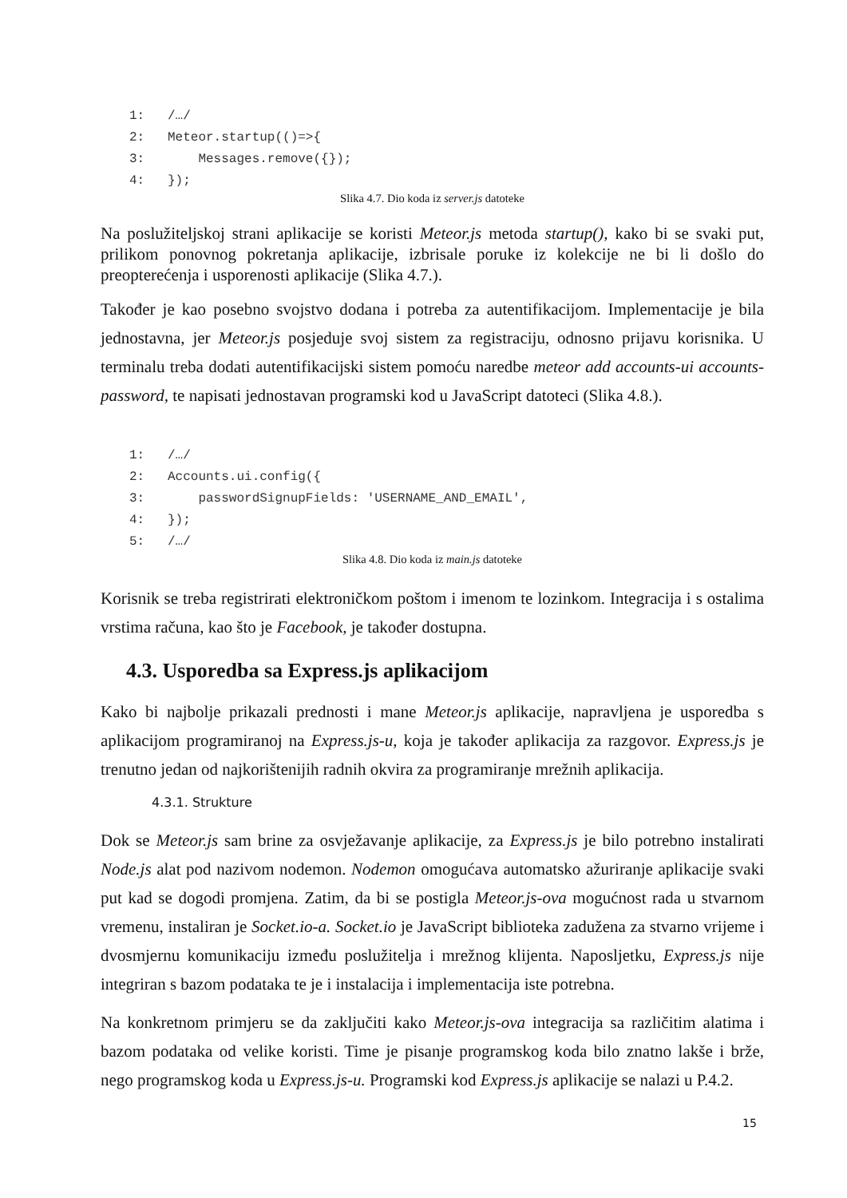1: /…/
2: Meteor.startup(()=>{
3: Messages.remove({});
4: });
Slika 4.7. Dio koda iz server.js datoteke
Na poslužiteljskoj strani aplikacije se koristi Meteor.js metoda startup(), kako bi se svaki put, prilikom ponovnog pokretanja aplikacije, izbrisale poruke iz kolekcije ne bi li došlo do preopterećenja i usporenosti aplikacije (Slika 4.7.).
Također je kao posebno svojstvo dodana i potreba za autentifikacijom. Implementacije je bila jednostavna, jer Meteor.js posjeduje svoj sistem za registraciju, odnosno prijavu korisnika. U terminalu treba dodati autentifikacijski sistem pomoću naredbe meteor add accounts-ui accounts-password, te napisati jednostavan programski kod u JavaScript datoteci (Slika 4.8.).
1: /…/
2: Accounts.ui.config({
3: passwordSignupFields: 'USERNAME_AND_EMAIL',
4: });
5: /…/
Slika 4.8. Dio koda iz main.js datoteke
Korisnik se treba registrirati elektroničkom poštom i imenom te lozinkom. Integracija i s ostalima vrstima računa, kao što je Facebook, je također dostupna.
4.3. Usporedba sa Express.js aplikacijom
Kako bi najbolje prikazali prednosti i mane Meteor.js aplikacije, napravljena je usporedba s aplikacijom programiranoj na Express.js-u, koja je također aplikacija za razgovor. Express.js je trenutno jedan od najkorištenijih radnih okvira za programiranje mrežnih aplikacija.
4.3.1. Strukture
Dok se Meteor.js sam brine za osvježavanje aplikacije, za Express.js je bilo potrebno instalirati Node.js alat pod nazivom nodemon. Nodemon omogućava automatsko ažuriranje aplikacije svaki put kad se dogodi promjena. Zatim, da bi se postigla Meteor.js-ova mogućnost rada u stvarnom vremenu, instaliran je Socket.io-a. Socket.io je JavaScript biblioteka zadužena za stvarno vrijeme i dvosmjernu komunikaciju između poslužitelja i mrežnog klijenta. Naposljetku, Express.js nije integriran s bazom podataka te je i instalacija i implementacija iste potrebna.
Na konkretnom primjeru se da zaključiti kako Meteor.js-ova integracija sa različitim alatima i bazom podataka od velike koristi. Time je pisanje programskog koda bilo znatno lakše i brže, nego programskog koda u Express.js-u. Programski kod Express.js aplikacije se nalazi u P.4.2.
15